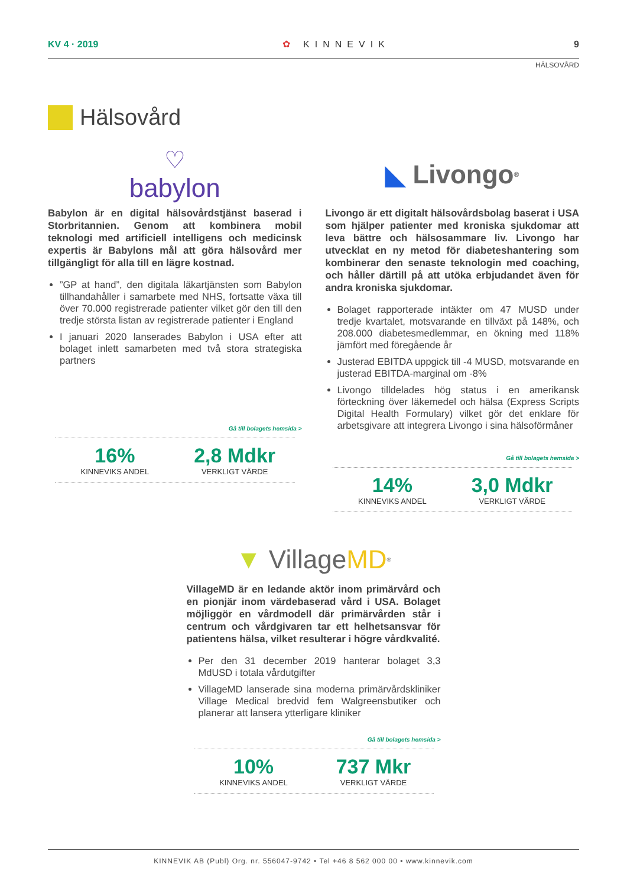KV 4 · 2019 ✿ KINNEVIK 9
HÄLSOVÅRD
Hälsovård
♡
babylon
Babylon är en digital hälsovårdstjänst baserad i Storbritannien. Genom att kombinera mobil teknologi med artificiell intelligens och medicinsk expertis är Babylons mål att göra hälsovård mer tillgängligt för alla till en lägre kostnad.
”GP at hand”, den digitala läkartjänsten som Babylon tillhandahåller i samarbete med NHS, fortsatte växa till över 70.000 registrerade patienter vilket gör den till den tredje största listan av registrerade patienter i England
I januari 2020 lanserades Babylon i USA efter att bolaget inlett samarbeten med två stora strategiska partners
Gå till bolagets hemsida >
16%
KINNEVIKS ANDEL
2,8 Mdkr
VERKLIGT VÄRDE
◣ Livongo<sup>®</sup>
Livongo är ett digitalt hälsovårdsbolag baserat i USA som hjälper patienter med kroniska sjukdomar att leva bättre och hälsosammare liv. Livongo har utvecklat en ny metod för diabeteshantering som kombinerar den senaste teknologin med coaching, och håller därtill på att utöka erbjudandet även för andra kroniska sjukdomar.
Bolaget rapporterade intäkter om 47 MUSD under tredje kvartalet, motsvarande en tillväxt på 148%, och 208.000 diabetesmedlemmar, en ökning med 118% jämfört med föregående år
Justerad EBITDA uppgick till -4 MUSD, motsvarande en justerad EBITDA-marginal om -8%
Livongo tilldelades hög status i en amerikansk förteckning över läkemedel och hälsa (Express Scripts Digital Health Formulary) vilket gör det enklare för arbetsgivare att integrera Livongo i sina hälsoförmåner
Gå till bolagets hemsida >
14%
KINNEVIKS ANDEL
3,0 Mdkr
VERKLIGT VÄRDE
▼ Village MD<sup>®</sup>
VillageMD är en ledande aktör inom primärvård och en pionjär inom värdebaserad vård i USA. Bolaget möjliggör en vårdmodell där primärvården står i centrum och vårdgivaren tar ett helhetsansvar för patientens hälsa, vilket resulterar i högre vårdkvalité.
Per den 31 december 2019 hanterar bolaget 3,3 MdUSD i totala vårdutgifter
VillageMD lanserade sina moderna primärvårdskliniker Village Medical bredvid fem Walgreensbutiker och planerar att lansera ytterligare kliniker
Gå till bolagets hemsida >
10%
KINNEVIKS ANDEL
737 Mkr
VERKLIGT VÄRDE
KINNEVIK AB (Publ) Org. nr. 556047-9742 • Tel +46 8 562 000 00 • www.kinnevik.com